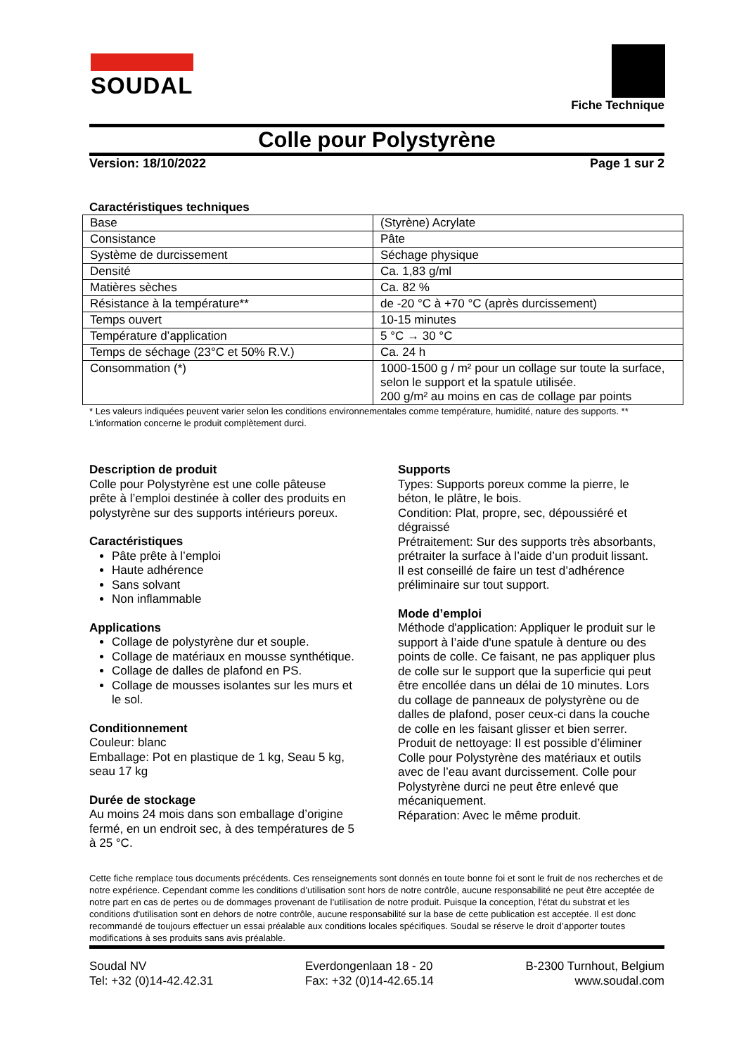SOUDAL
Fiche Technique
Colle pour Polystyrène
Version: 18/10/2022 Page 1 sur 2
Caractéristiques techniques
| Base | (Styrène) Acrylate |
| Consistance | Pâte |
| Système de durcissement | Séchage physique |
| Densité | Ca. 1,83 g/ml |
| Matières sèches | Ca. 82 % |
| Résistance à la température** | de -20 °C à +70 °C (après durcissement) |
| Temps ouvert | 10-15 minutes |
| Température d’application | 5 °C → 30 °C |
| Temps de séchage (23°C et 50% R.V.) | Ca. 24 h |
| Consommation (*) | 1000-1500 g / m² pour un collage sur toute la surface, selon le support et la spatule utilisée. 200 g/m² au moins en cas de collage par points |
* Les valeurs indiquées peuvent varier selon les conditions environnementales comme température, humidité, nature des supports. ** L'information concerne le produit complètement durci.
Description de produit
Colle pour Polystyrène est une colle pâteuse prête à l’emploi destinée à coller des produits en polystyrène sur des supports intérieurs poreux.
Caractéristiques
Pâte prête à l’emploi
Haute adhérence
Sans solvant
Non inflammable
Applications
Collage de polystyrène dur et souple.
Collage de matériaux en mousse synthétique.
Collage de dalles de plafond en PS.
Collage de mousses isolantes sur les murs et le sol.
Conditionnement
Couleur: blanc
Emballage: Pot en plastique de 1 kg, Seau 5 kg, seau 17 kg
Durée de stockage
Au moins 24 mois dans son emballage d’origine fermé, en un endroit sec, à des températures de 5 à 25 °C.
Supports
Types: Supports poreux comme la pierre, le béton, le plâtre, le bois.
Condition: Plat, propre, sec, dépoussiéré et dégraissé
Prétraitement: Sur des supports très absorbants, prétraiter la surface à l’aide d’un produit lissant.
Il est conseillé de faire un test d’adhérence préliminaire sur tout support.
Mode d’emploi
Méthode d'application: Appliquer le produit sur le support à l’aide d'une spatule à denture ou des points de colle. Ce faisant, ne pas appliquer plus de colle sur le support que la superficie qui peut être encollée dans un délai de 10 minutes. Lors du collage de panneaux de polystyrène ou de dalles de plafond, poser ceux-ci dans la couche de colle en les faisant glisser et bien serrer.
Produit de nettoyage: Il est possible d’éliminer Colle pour Polystyrène des matériaux et outils avec de l’eau avant durcissement. Colle pour Polystyrène durci ne peut être enlevé que mécaniquement.
Réparation: Avec le même produit.
Cette fiche remplace tous documents précédents. Ces renseignements sont donnés en toute bonne foi et sont le fruit de nos recherches et de notre expérience. Cependant comme les conditions d’utilisation sont hors de notre contrôle, aucune responsabilité ne peut être acceptée de notre part en cas de pertes ou de dommages provenant de l’utilisation de notre produit. Puisque la conception, l'état du substrat et les conditions d'utilisation sont en dehors de notre contrôle, aucune responsabilité sur la base de cette publication est acceptée. Il est donc recommandé de toujours effectuer un essai préalable aux conditions locales spécifiques. Soudal se réserve le droit d’apporter toutes modifications à ses produits sans avis préalable.
Soudal NV
Tel: +32 (0)14-42.42.31
Everdongenlaan 18 - 20
Fax: +32 (0)14-42.65.14
B-2300 Turnhout, Belgium
www.soudal.com